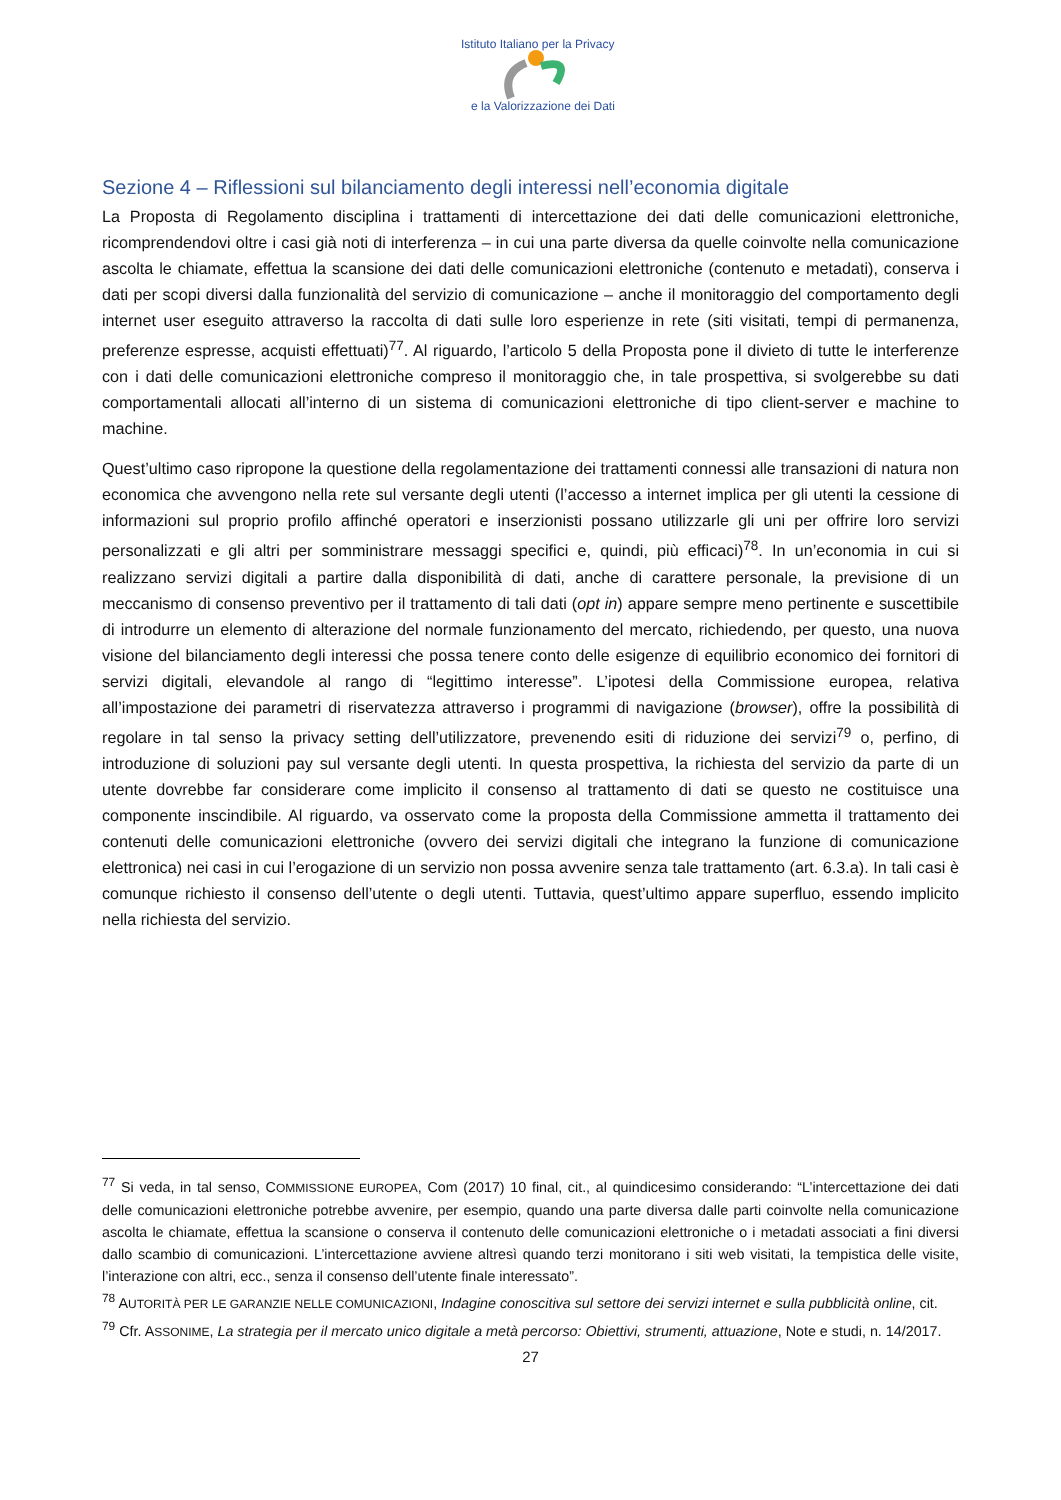Istituto Italiano per la Privacy
e la Valorizzazione dei Dati
Sezione 4 – Riflessioni sul bilanciamento degli interessi nell’economia digitale
La Proposta di Regolamento disciplina i trattamenti di intercettazione dei dati delle comunicazioni elettroniche, ricomprendendovi oltre i casi già noti di interferenza – in cui una parte diversa da quelle coinvolte nella comunicazione ascolta le chiamate, effettua la scansione dei dati delle comunicazioni elettroniche (contenuto e metadati), conserva i dati per scopi diversi dalla funzionalità del servizio di comunicazione – anche il monitoraggio del comportamento degli internet user eseguito attraverso la raccolta di dati sulle loro esperienze in rete (siti visitati, tempi di permanenza, preferenze espresse, acquisti effettuati)<sup>77</sup>. Al riguardo, l’articolo 5 della Proposta pone il divieto di tutte le interferenze con i dati delle comunicazioni elettroniche compreso il monitoraggio che, in tale prospettiva, si svolgerebbe su dati comportamentali allocati all’interno di un sistema di comunicazioni elettroniche di tipo client-server e machine to machine.
Quest’ultimo caso ripropone la questione della regolamentazione dei trattamenti connessi alle transazioni di natura non economica che avvengono nella rete sul versante degli utenti (l’accesso a internet implica per gli utenti la cessione di informazioni sul proprio profilo affinché operatori e inserzionisti possano utilizzarle gli uni per offrire loro servizi personalizzati e gli altri per somministrare messaggi specifici e, quindi, più efficaci)<sup>78</sup>. In un’economia in cui si realizzano servizi digitali a partire dalla disponibilità di dati, anche di carattere personale, la previsione di un meccanismo di consenso preventivo per il trattamento di tali dati (opt in) appare sempre meno pertinente e suscettibile di introdurre un elemento di alterazione del normale funzionamento del mercato, richiedendo, per questo, una nuova visione del bilanciamento degli interessi che possa tenere conto delle esigenze di equilibrio economico dei fornitori di servizi digitali, elevandole al rango di “legittimo interesse”. L’ipotesi della Commissione europea, relativa all’impostazione dei parametri di riservatezza attraverso i programmi di navigazione (browser), offre la possibilità di regolare in tal senso la privacy setting dell’utilizzatore, prevenendo esiti di riduzione dei servizi<sup>79</sup> o, perfino, di introduzione di soluzioni pay sul versante degli utenti. In questa prospettiva, la richiesta del servizio da parte di un utente dovrebbe far considerare come implicito il consenso al trattamento di dati se questo ne costituisce una componente inscindibile. Al riguardo, va osservato come la proposta della Commissione ammetta il trattamento dei contenuti delle comunicazioni elettroniche (ovvero dei servizi digitali che integrano la funzione di comunicazione elettronica) nei casi in cui l’erogazione di un servizio non possa avvenire senza tale trattamento (art. 6.3.a). In tali casi è comunque richiesto il consenso dell’utente o degli utenti. Tuttavia, quest’ultimo appare superfluo, essendo implicito nella richiesta del servizio.
<sup>77</sup> Si veda, in tal senso, COMMISSIONE EUROPEA, Com (2017) 10 final, cit., al quindicesimo considerando: “L’intercettazione dei dati delle comunicazioni elettroniche potrebbe avvenire, per esempio, quando una parte diversa dalle parti coinvolte nella comunicazione ascolta le chiamate, effettua la scansione o conserva il contenuto delle comunicazioni elettroniche o i metadati associati a fini diversi dallo scambio di comunicazioni. L’intercettazione avviene altresì quando terzi monitorano i siti web visitati, la tempistica delle visite, l’interazione con altri, ecc., senza il consenso dell’utente finale interessato”.
<sup>78</sup> AUTORITÀ PER LE GARANZIE NELLE COMUNICAZIONI, Indagine conoscitiva sul settore dei servizi internet e sulla pubblicità online, cit.
<sup>79</sup> Cfr. ASSONIME, La strategia per il mercato unico digitale a metà percorso: Obiettivi, strumenti, attuazione, Note e studi, n. 14/2017.
27